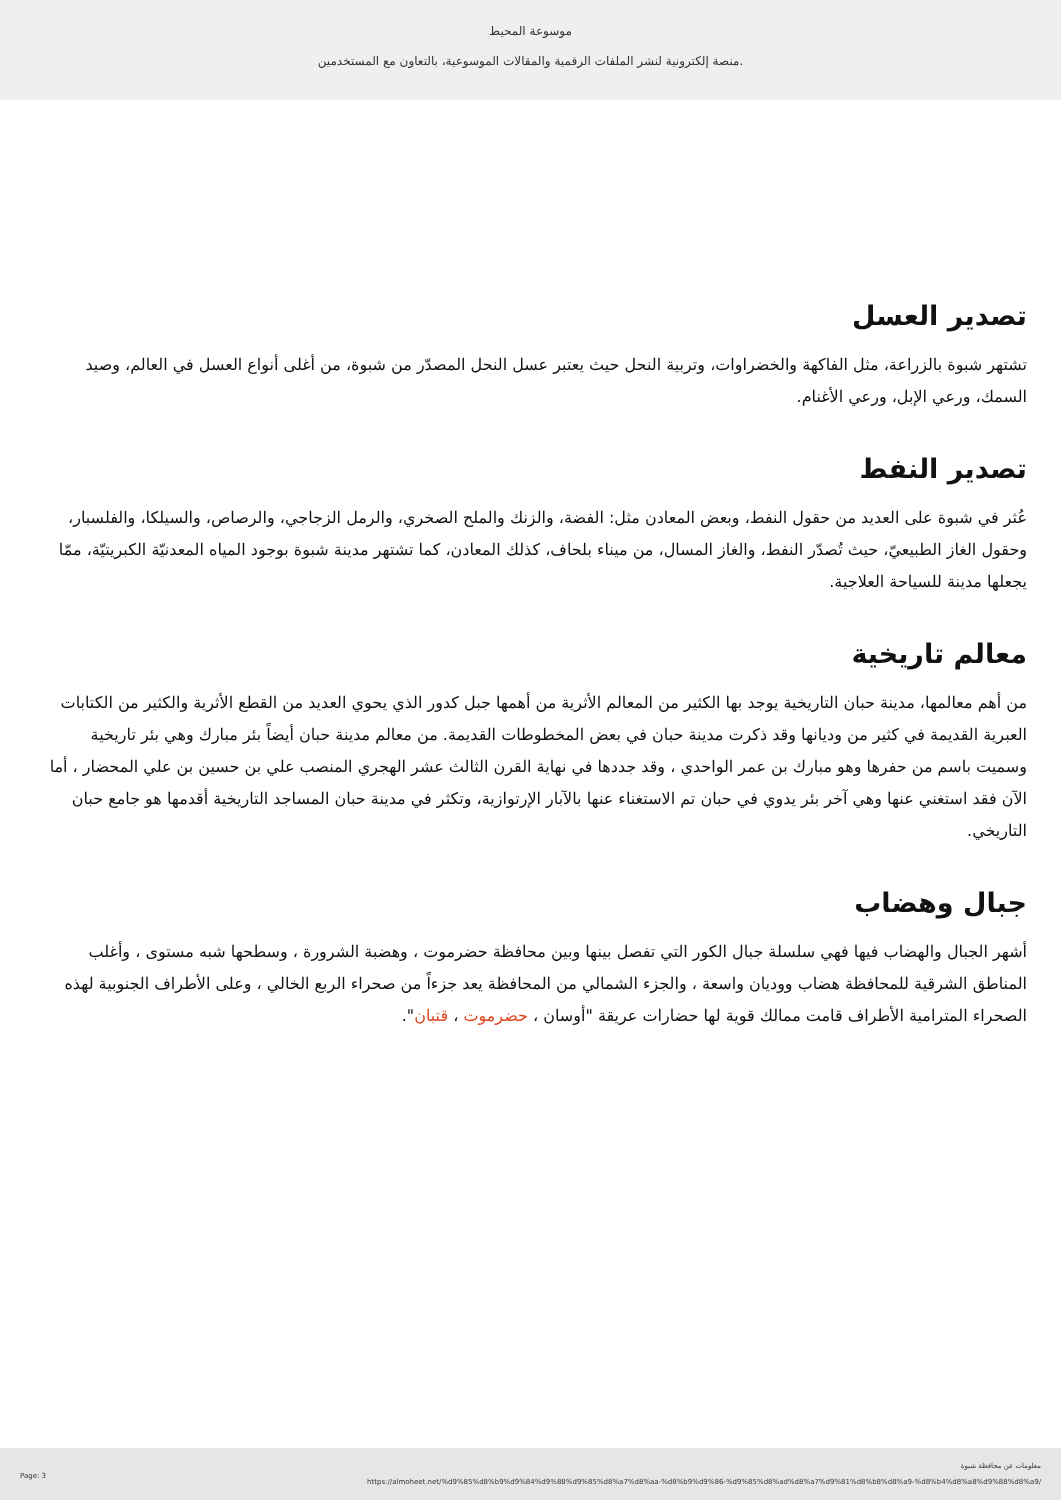موسوعة المحيط
منصة إلكترونية لنشر الملفات الرقمية والمقالات الموسوعية، بالتعاون مع المستخدمين.
تصدير العسل
تشتهر شبوة بالزراعة، مثل الفاكهة والخضراوات، وتربية النحل حيث يعتبر عسل النحل المصدّر من شبوة، من أغلى أنواع العسل في العالم، وصيد السمك، ورعي الإبل، ورعي الأغنام.
تصدير النفط
عُثر في شبوة على العديد من حقول النفط، وبعض المعادن مثل: الفضة، والزنك والملح الصخري، والرمل الزجاجي، والرصاص، والسيلكا، والفلسبار، وحقول الغاز الطبيعيّ، حيث تُصدّر النفط، والغاز المسال، من ميناء بلحاف، كذلك المعادن، كما تشتهر مدينة شبوة بوجود المياه المعدنيّة الكبريتيّة، ممّا يجعلها مدينة للسياحة العلاجية.
معالم تاريخية
من أهم معالمها، مدينة حبان التاريخية يوجد بها الكثير من المعالم الأثرية من أهمها جبل كدور الذي يحوي العديد من القطع الأثرية والكثير من الكتابات العبرية القديمة في كثير من وديانها وقد ذكرت مدينة حبان في بعض المخطوطات القديمة. من معالم مدينة حبان أيضاً بئر مبارك وهي بئر تاريخية وسميت باسم من حفرها وهو مبارك بن عمر الواحدي ، وقد جددها في نهاية القرن الثالث عشر الهجري المنصب علي بن حسين بن علي المحضار ، أما الآن فقد استغني عنها وهي آخر بئر يدوي في حبان تم الاستغناء عنها بالآبار الإرتوازية، وتكثر في مدينة حبان المساجد التاريخية أقدمها هو جامع حبان التاريخي.
جبال وهضاب
أشهر الجبال والهضاب فيها فهي سلسلة جبال الكور التي تفصل بينها وبين محافظة حضرموت ، وهضبة الشرورة ، وسطحها شبه مستوى ، وأغلب المناطق الشرقية للمحافظة هضاب ووديان واسعة ، والجزء الشمالي من المحافظة يعد جزءاً من صحراء الربع الخالي ، وعلى الأطراف الجنوبية لهذه الصحراء المترامية الأطراف قامت ممالك قوية لها حضارات عريقة "أوسان ، حضرموت ، قتبان".
Page: 3
معلومات عن محافظة شبوة
https://almoheet.net/%d9%85%d8%b9%d9%84%d9%88%d9%85%d8%a7%d8%aa-%d8%b9%d9%86-%d9%85%d8%ad%d8%a7%d9%81%d8%b8%d8%a9-%d8%b4%d8%a8%d9%88%d8%a9/